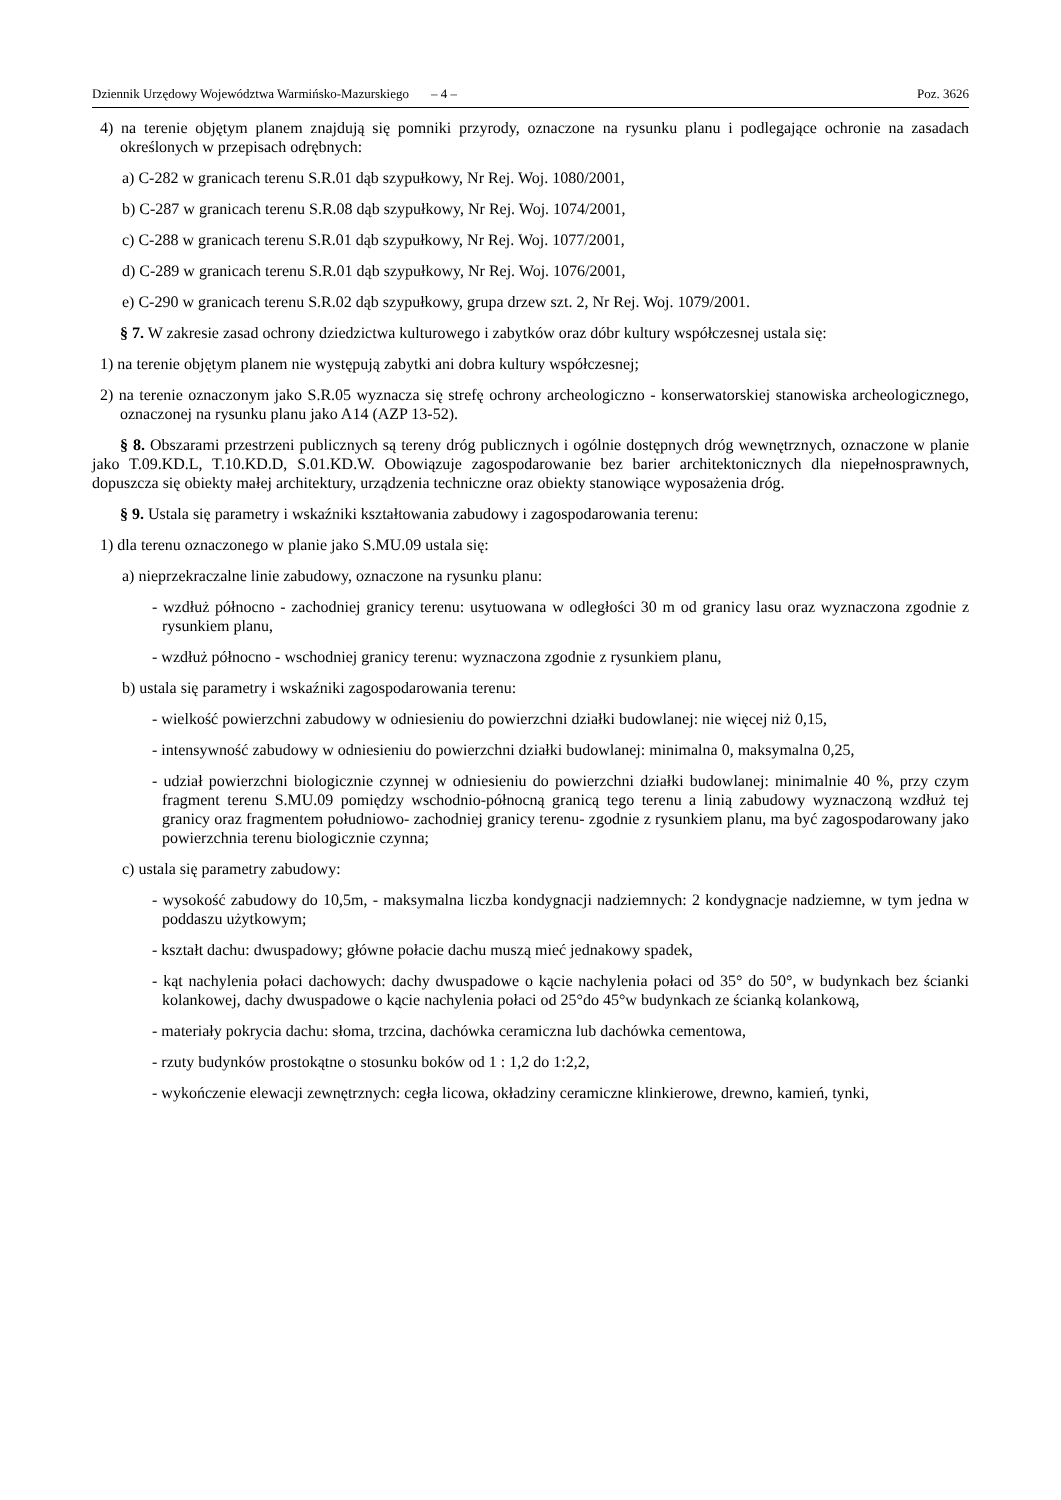Dziennik Urzędowy Województwa Warmińsko-Mazurskiego – 4 – Poz. 3626
4) na terenie objętym planem znajdują się pomniki przyrody, oznaczone na rysunku planu i podlegające ochronie na zasadach określonych w przepisach odrębnych:
a) C-282 w granicach terenu S.R.01 dąb szypułkowy, Nr Rej. Woj. 1080/2001,
b) C-287 w granicach terenu S.R.08 dąb szypułkowy, Nr Rej. Woj. 1074/2001,
c) C-288 w granicach terenu S.R.01 dąb szypułkowy, Nr Rej. Woj. 1077/2001,
d) C-289 w granicach terenu S.R.01 dąb szypułkowy, Nr Rej. Woj. 1076/2001,
e) C-290 w granicach terenu S.R.02 dąb szypułkowy, grupa drzew szt. 2, Nr Rej. Woj. 1079/2001.
§ 7. W zakresie zasad ochrony dziedzictwa kulturowego i zabytków oraz dóbr kultury współczesnej ustala się:
1) na terenie objętym planem nie występują zabytki ani dobra kultury współczesnej;
2) na terenie oznaczonym jako S.R.05 wyznacza się strefę ochrony archeologiczno - konserwatorskiej stanowiska archeologicznego, oznaczonej na rysunku planu jako A14 (AZP 13-52).
§ 8. Obszarami przestrzeni publicznych są tereny dróg publicznych i ogólnie dostępnych dróg wewnętrznych, oznaczone w planie jako T.09.KD.L, T.10.KD.D, S.01.KD.W. Obowiązuje zagospodarowanie bez barier architektonicznych dla niepełnosprawnych, dopuszcza się obiekty małej architektury, urządzenia techniczne oraz obiekty stanowiące wyposażenia dróg.
§ 9. Ustala się parametry i wskaźniki kształtowania zabudowy i zagospodarowania terenu:
1) dla terenu oznaczonego w planie jako S.MU.09 ustala się:
a) nieprzekraczalne linie zabudowy, oznaczone na rysunku planu:
- wzdłuż północno - zachodniej granicy terenu: usytuowana w odległości 30 m od granicy lasu oraz wyznaczona zgodnie z rysunkiem planu,
- wzdłuż północno - wschodniej granicy terenu: wyznaczona zgodnie z rysunkiem planu,
b) ustala się parametry i wskaźniki zagospodarowania terenu:
- wielkość powierzchni zabudowy w odniesieniu do powierzchni działki budowlanej: nie więcej niż 0,15,
- intensywność zabudowy w odniesieniu do powierzchni działki budowlanej: minimalna 0, maksymalna 0,25,
- udział powierzchni biologicznie czynnej w odniesieniu do powierzchni działki budowlanej: minimalnie 40 %, przy czym fragment terenu S.MU.09 pomiędzy wschodnio-północną granicą tego terenu a linią zabudowy wyznaczoną wzdłuż tej granicy oraz fragmentem południowo- zachodniej granicy terenu- zgodnie z rysunkiem planu, ma być zagospodarowany jako powierzchnia terenu biologicznie czynna;
c) ustala się parametry zabudowy:
- wysokość zabudowy do 10,5m, - maksymalna liczba kondygnacji nadziemnych: 2 kondygnacje nadziemne, w tym jedna w poddaszu użytkowym;
- kształt dachu: dwuspadowy; główne połacie dachu muszą mieć jednakowy spadek,
- kąt nachylenia połaci dachowych: dachy dwuspadowe o kącie nachylenia połaci od 35° do 50°, w budynkach bez ścianki kolankowej, dachy dwuspadowe o kącie nachylenia połaci od 25°do 45°w budynkach ze ścianką kolankową,
- materiały pokrycia dachu: słoma, trzcina, dachówka ceramiczna lub dachówka cementowa,
- rzuty budynków prostokątne o stosunku boków od 1 : 1,2 do 1:2,2,
- wykończenie elewacji zewnętrznych: cegła licowa, okładziny ceramiczne klinkierowe, drewno, kamień, tynki,